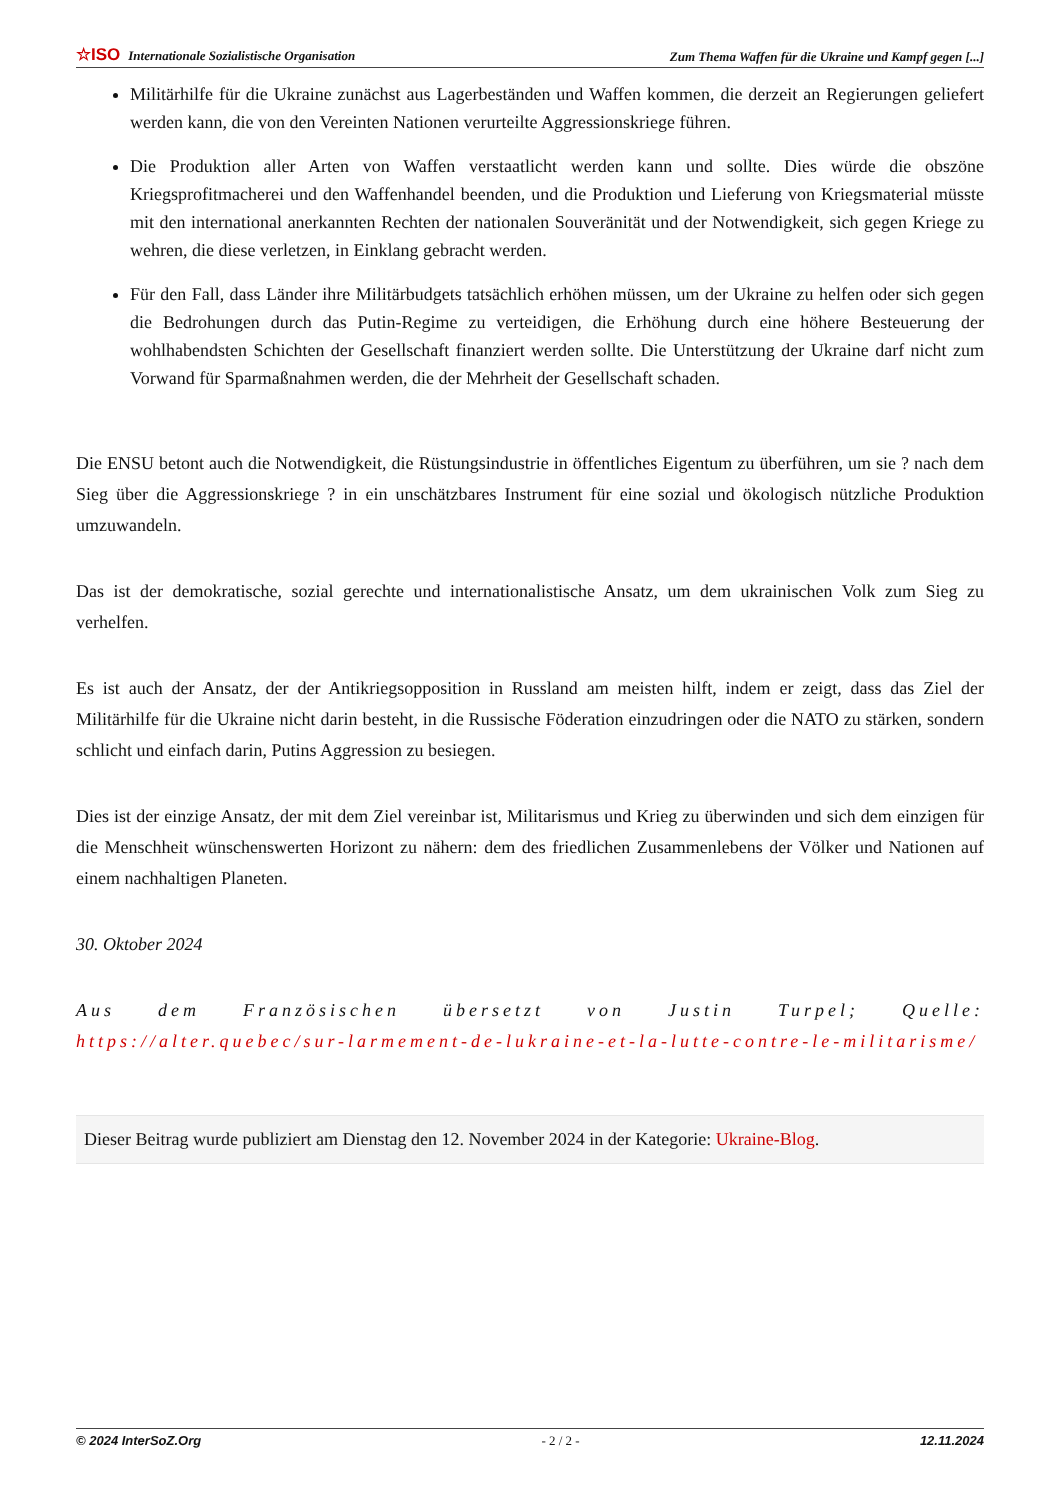☆ISO Internationale Sozialistische Organisation Zum Thema Waffen für die Ukraine und Kampf gegen [...]
Militärhilfe für die Ukraine zunächst aus Lagerbeständen und Waffen kommen, die derzeit an Regierungen geliefert werden kann, die von den Vereinten Nationen verurteilte Aggressionskriege führen.
Die Produktion aller Arten von Waffen verstaatlicht werden kann und sollte. Dies würde die obszöne Kriegsprofitmacherei und den Waffenhandel beenden, und die Produktion und Lieferung von Kriegsmaterial müsste mit den international anerkannten Rechten der nationalen Souveränität und der Notwendigkeit, sich gegen Kriege zu wehren, die diese verletzen, in Einklang gebracht werden.
Für den Fall, dass Länder ihre Militärbudgets tatsächlich erhöhen müssen, um der Ukraine zu helfen oder sich gegen die Bedrohungen durch das Putin-Regime zu verteidigen, die Erhöhung durch eine höhere Besteuerung der wohlhabendsten Schichten der Gesellschaft finanziert werden sollte. Die Unterstützung der Ukraine darf nicht zum Vorwand für Sparmaßnahmen werden, die der Mehrheit der Gesellschaft schaden.
Die ENSU betont auch die Notwendigkeit, die Rüstungsindustrie in öffentliches Eigentum zu überführen, um sie ? nach dem Sieg über die Aggressionskriege ? in ein unschätzbares Instrument für eine sozial und ökologisch nützliche Produktion umzuwandeln.
Das ist der demokratische, sozial gerechte und internationalistische Ansatz, um dem ukrainischen Volk zum Sieg zu verhelfen.
Es ist auch der Ansatz, der der Antikriegsopposition in Russland am meisten hilft, indem er zeigt, dass das Ziel der Militärhilfe für die Ukraine nicht darin besteht, in die Russische Föderation einzudringen oder die NATO zu stärken, sondern schlicht und einfach darin, Putins Aggression zu besiegen.
Dies ist der einzige Ansatz, der mit dem Ziel vereinbar ist, Militarismus und Krieg zu überwinden und sich dem einzigen für die Menschheit wünschenswerten Horizont zu nähern: dem des friedlichen Zusammenlebens der Völker und Nationen auf einem nachhaltigen Planeten.
30. Oktober 2024
Aus dem Französischen übersetzt von Justin Turpel; Quelle: https://alter.quebec/sur-larmement-de-lukraine-et-la-lutte-contre-le-militarisme/
Dieser Beitrag wurde publiziert am Dienstag den 12. November 2024 in der Kategorie: Ukraine-Blog.
© 2024 InterSoZ.Org - 2 / 2 - 12.11.2024